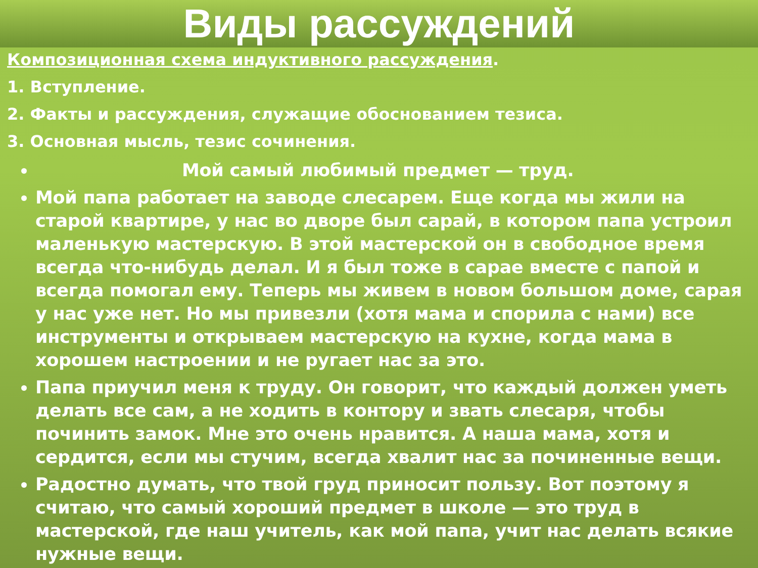Виды рассуждений
Композиционная схема индуктивного рассуждения.
1. Вступление.
2. Факты и рассуждения, служащие обоснованием тезиса.
3. Основная мысль, тезис сочинения.
Мой самый любимый предмет — труд.
Мой папа работает на заводе слесарем. Еще когда мы жили на старой квартире, у нас во дворе был сарай, в котором папа устроил маленькую мастерскую. В этой мастерской он в свободное время всегда что-нибудь делал. И я был тоже в сарае вместе с папой и всегда помогал ему. Теперь мы живем в новом большом доме, сарая у нас уже нет. Но мы привезли (хотя мама и спорила с нами) все инструменты и открываем мастерскую на кухне, когда мама в хорошем настроении и не ругает нас за это.
Папа приучил меня к труду. Он говорит, что каждый должен уметь делать все сам, а не ходить в контору и звать слесаря, чтобы починить замок. Мне это очень нравится. А наша мама, хотя и сердится, если мы стучим, всегда хвалит нас за починенные вещи.
Радостно думать, что твой груд приносит пользу. Вот поэтому я считаю, что самый хороший предмет в школе — это труд в мастерской, где наш учитель, как мой папа, учит нас делать всякие нужные вещи.